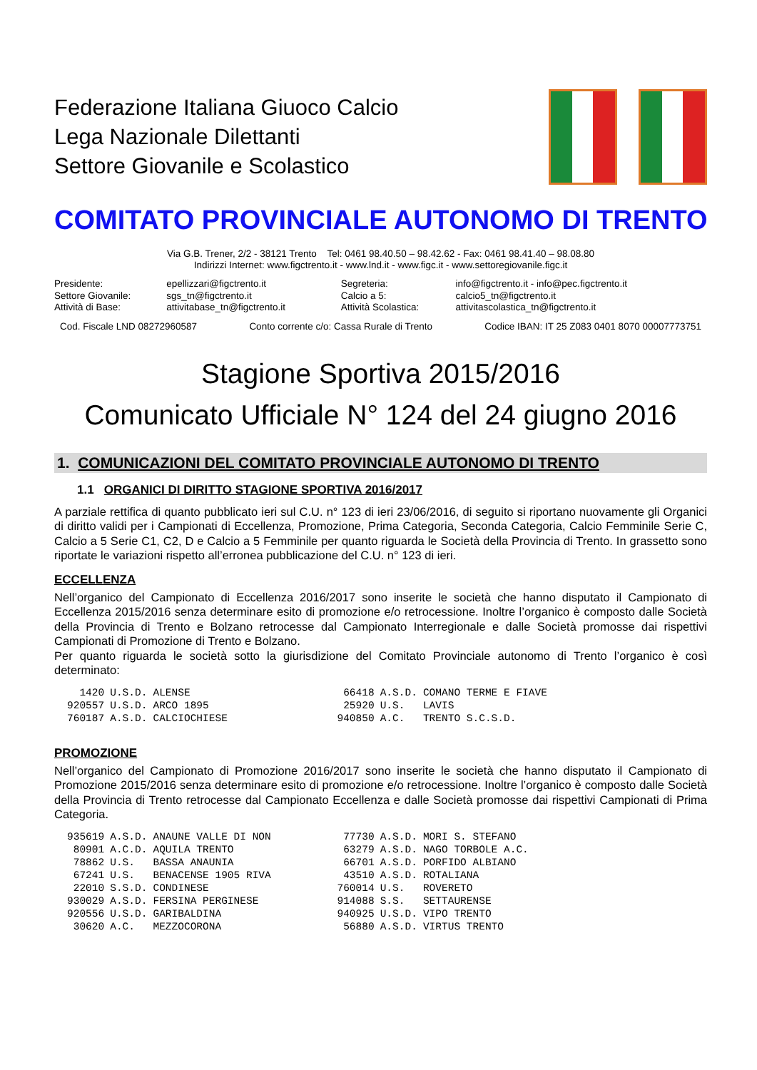Federazione Italiana Giuoco Calcio
Lega Nazionale Dilettanti
Settore Giovanile e Scolastico
COMITATO PROVINCIALE AUTONOMO DI TRENTO
Via G.B. Trener, 2/2 - 38121 Trento Tel: 0461 98.40.50 – 98.42.62 - Fax: 0461 98.41.40 – 98.08.80
Indirizzi Internet: www.figctrento.it - www.lnd.it - www.figc.it - www.settoregiovanile.figc.it
| Presidente: | epellizzari@figctrento.it | Segreteria: | info@figctrento.it - info@pec.figctrento.it |
| Settore Giovanile: | sgs_tn@figctrento.it | Calcio a 5: | calcio5_tn@figctrento.it |
| Attività di Base: | attivitabase_tn@figctrento.it | Attività Scolastica: | attivitascolastica_tn@figctrento.it |
Cod. Fiscale LND 08272960587 Conto corrente c/o: Cassa Rurale di Trento Codice IBAN: IT 25 Z083 0401 8070 00007773751
Stagione Sportiva 2015/2016
Comunicato Ufficiale N° 124 del 24 giugno 2016
1. COMUNICAZIONI DEL COMITATO PROVINCIALE AUTONOMO DI TRENTO
1.1 ORGANICI DI DIRITTO STAGIONE SPORTIVA 2016/2017
A parziale rettifica di quanto pubblicato ieri sul C.U. n° 123 di ieri 23/06/2016, di seguito si riportano nuovamente gli Organici di diritto validi per i Campionati di Eccellenza, Promozione, Prima Categoria, Seconda Categoria, Calcio Femminile Serie C, Calcio a 5 Serie C1, C2, D e Calcio a 5 Femminile per quanto riguarda le Società della Provincia di Trento. In grassetto sono riportate le variazioni rispetto all’erronea pubblicazione del C.U. n° 123 di ieri.
ECCELLENZA
Nell’organico del Campionato di Eccellenza 2016/2017 sono inserite le società che hanno disputato il Campionato di Eccellenza 2015/2016 senza determinare esito di promozione e/o retrocessione. Inoltre l’organico è composto dalle Società della Provincia di Trento e Bolzano retrocesse dal Campionato Interregionale e dalle Società promosse dai rispettivi Campionati di Promozione di Trento e Bolzano.
Per quanto riguarda le società sotto la giurisdizione del Comitato Provinciale autonomo di Trento l’organico è così determinato:
| 1420 | U.S.D. | ALENSE | 66418 | A.S.D. | COMANO TERME E FIAVE |
| 920557 | U.S.D. | ARCO 1895 | 25920 | U.S. | LAVIS |
| 760187 | A.S.D. | CALCIOCHIESE | 940850 | A.C. | TRENTO S.C.S.D. |
PROMOZIONE
Nell’organico del Campionato di Promozione 2016/2017 sono inserite le società che hanno disputato il Campionato di Promozione 2015/2016 senza determinare esito di promozione e/o retrocessione. Inoltre l’organico è composto dalle Società della Provincia di Trento retrocesse dal Campionato Eccellenza e dalle Società promosse dai rispettivi Campionati di Prima Categoria.
| 935619 | A.S.D. | ANAUNE VALLE DI NON | 77730 | A.S.D. | MORI S. STEFANO |
| 80901 | A.C.D. | AQUILA TRENTO | 63279 | A.S.D. | NAGO TORBOLE A.C. |
| 78862 | U.S. | BASSA ANAUNIA | 66701 | A.S.D. | PORFIDO ALBIANO |
| 67241 | U.S. | BENACENSE 1905 RIVA | 43510 | A.S.D. | ROTALIANA |
| 22010 | S.S.D. | CONDINESE | 760014 | U.S. | ROVERETO |
| 930029 | A.S.D. | FERSINA PERGINESE | 914088 | S.S. | SETTAURENSE |
| 920556 | U.S.D. | GARIBALDINA | 940925 | U.S.D. | VIPO TRENTO |
| 30620 | A.C. | MEZZOCORONA | 56880 | A.S.D. | VIRTUS TRENTO |